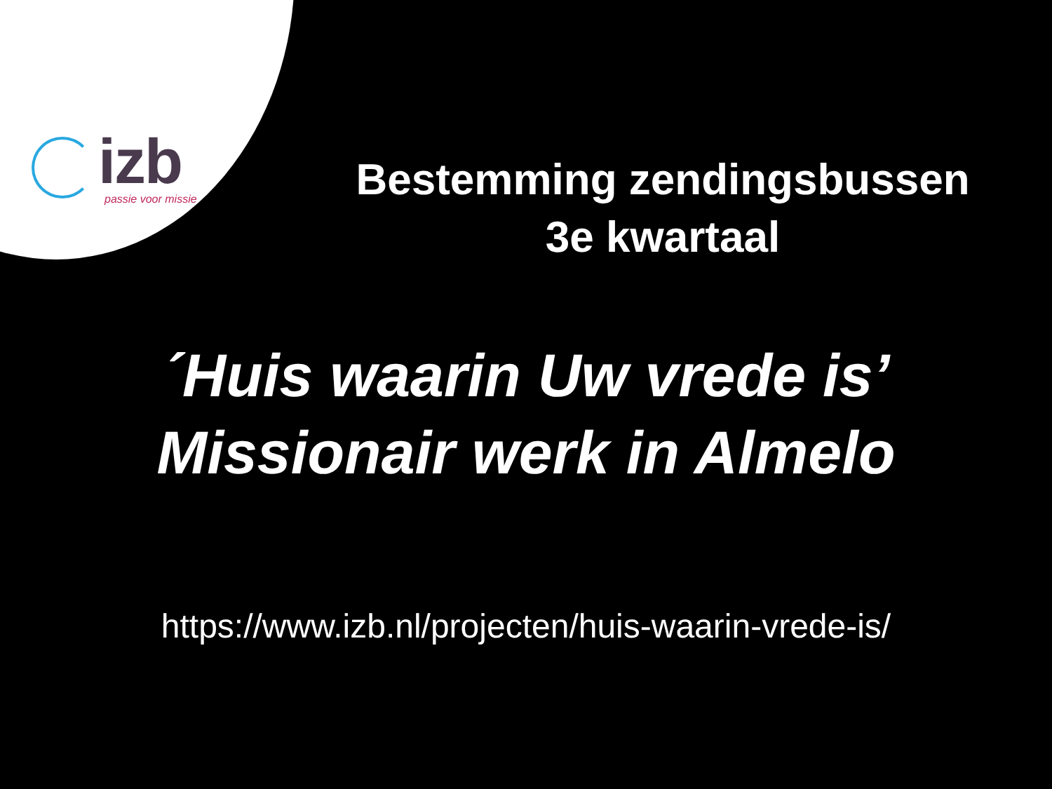izb
passie voor missie
Bestemming zendingsbussen
3e kwartaal
´Huis waarin Uw vrede is’
Missionair werk in Almelo
https://www.izb.nl/projecten/huis-waarin-vrede-is/